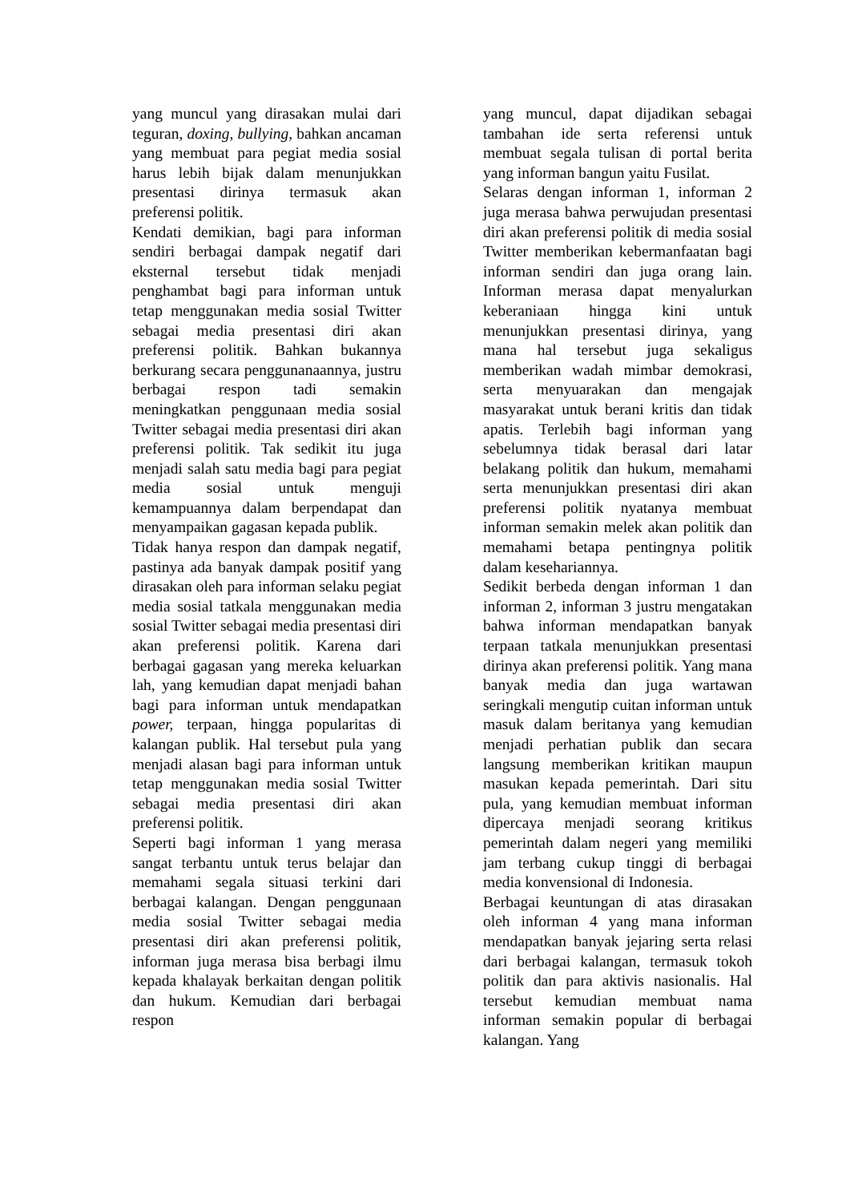yang muncul yang dirasakan mulai dari teguran, doxing, bullying, bahkan ancaman yang membuat para pegiat media sosial harus lebih bijak dalam menunjukkan presentasi dirinya termasuk akan preferensi politik.
Kendati demikian, bagi para informan sendiri berbagai dampak negatif dari eksternal tersebut tidak menjadi penghambat bagi para informan untuk tetap menggunakan media sosial Twitter sebagai media presentasi diri akan preferensi politik. Bahkan bukannya berkurang secara penggunanaannya, justru berbagai respon tadi semakin meningkatkan penggunaan media sosial Twitter sebagai media presentasi diri akan preferensi politik. Tak sedikit itu juga menjadi salah satu media bagi para pegiat media sosial untuk menguji kemampuannya dalam berpendapat dan menyampaikan gagasan kepada publik.
Tidak hanya respon dan dampak negatif, pastinya ada banyak dampak positif yang dirasakan oleh para informan selaku pegiat media sosial tatkala menggunakan media sosial Twitter sebagai media presentasi diri akan preferensi politik. Karena dari berbagai gagasan yang mereka keluarkan lah, yang kemudian dapat menjadi bahan bagi para informan untuk mendapatkan power, terpaan, hingga popularitas di kalangan publik. Hal tersebut pula yang menjadi alasan bagi para informan untuk tetap menggunakan media sosial Twitter sebagai media presentasi diri akan preferensi politik.
Seperti bagi informan 1 yang merasa sangat terbantu untuk terus belajar dan memahami segala situasi terkini dari berbagai kalangan. Dengan penggunaan media sosial Twitter sebagai media presentasi diri akan preferensi politik, informan juga merasa bisa berbagi ilmu kepada khalayak berkaitan dengan politik dan hukum. Kemudian dari berbagai respon
yang muncul, dapat dijadikan sebagai tambahan ide serta referensi untuk membuat segala tulisan di portal berita yang informan bangun yaitu Fusilat.
Selaras dengan informan 1, informan 2 juga merasa bahwa perwujudan presentasi diri akan preferensi politik di media sosial Twitter memberikan kebermanfaatan bagi informan sendiri dan juga orang lain. Informan merasa dapat menyalurkan keberaniaan hingga kini untuk menunjukkan presentasi dirinya, yang mana hal tersebut juga sekaligus memberikan wadah mimbar demokrasi, serta menyuarakan dan mengajak masyarakat untuk berani kritis dan tidak apatis. Terlebih bagi informan yang sebelumnya tidak berasal dari latar belakang politik dan hukum, memahami serta menunjukkan presentasi diri akan preferensi politik nyatanya membuat informan semakin melek akan politik dan memahami betapa pentingnya politik dalam kesehariannya.
Sedikit berbeda dengan informan 1 dan informan 2, informan 3 justru mengatakan bahwa informan mendapatkan banyak terpaan tatkala menunjukkan presentasi dirinya akan preferensi politik. Yang mana banyak media dan juga wartawan seringkali mengutip cuitan informan untuk masuk dalam beritanya yang kemudian menjadi perhatian publik dan secara langsung memberikan kritikan maupun masukan kepada pemerintah. Dari situ pula, yang kemudian membuat informan dipercaya menjadi seorang kritikus pemerintah dalam negeri yang memiliki jam terbang cukup tinggi di berbagai media konvensional di Indonesia.
Berbagai keuntungan di atas dirasakan oleh informan 4 yang mana informan mendapatkan banyak jejaring serta relasi dari berbagai kalangan, termasuk tokoh politik dan para aktivis nasionalis. Hal tersebut kemudian membuat nama informan semakin popular di berbagai kalangan. Yang